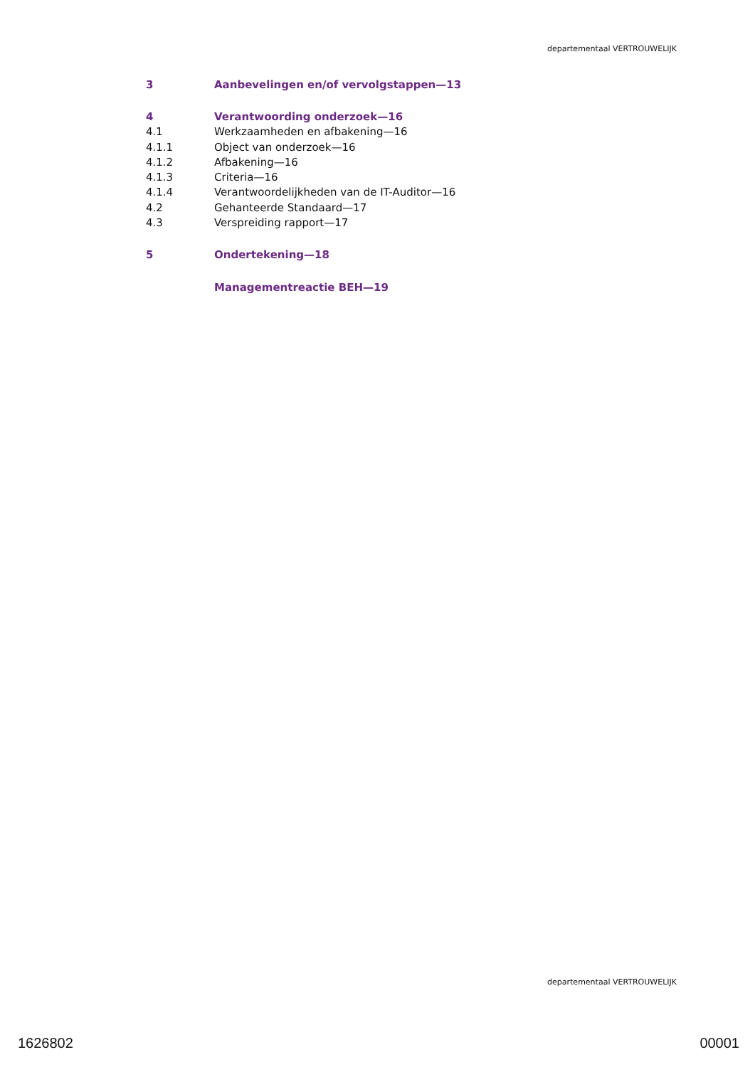departementaal VERTROUWELIJK
3 Aanbevelingen en/of vervolgstappen—13
4 Verantwoording onderzoek—16
4.1 Werkzaamheden en afbakening—16
4.1.1 Object van onderzoek—16
4.1.2 Afbakening—16
4.1.3 Criteria—16
4.1.4 Verantwoordelijkheden van de IT-Auditor—16
4.2 Gehanteerde Standaard—17
4.3 Verspreiding rapport—17
5 Ondertekening—18
Managementreactie BEH—19
departementaal VERTROUWELIJK
1626802 00001